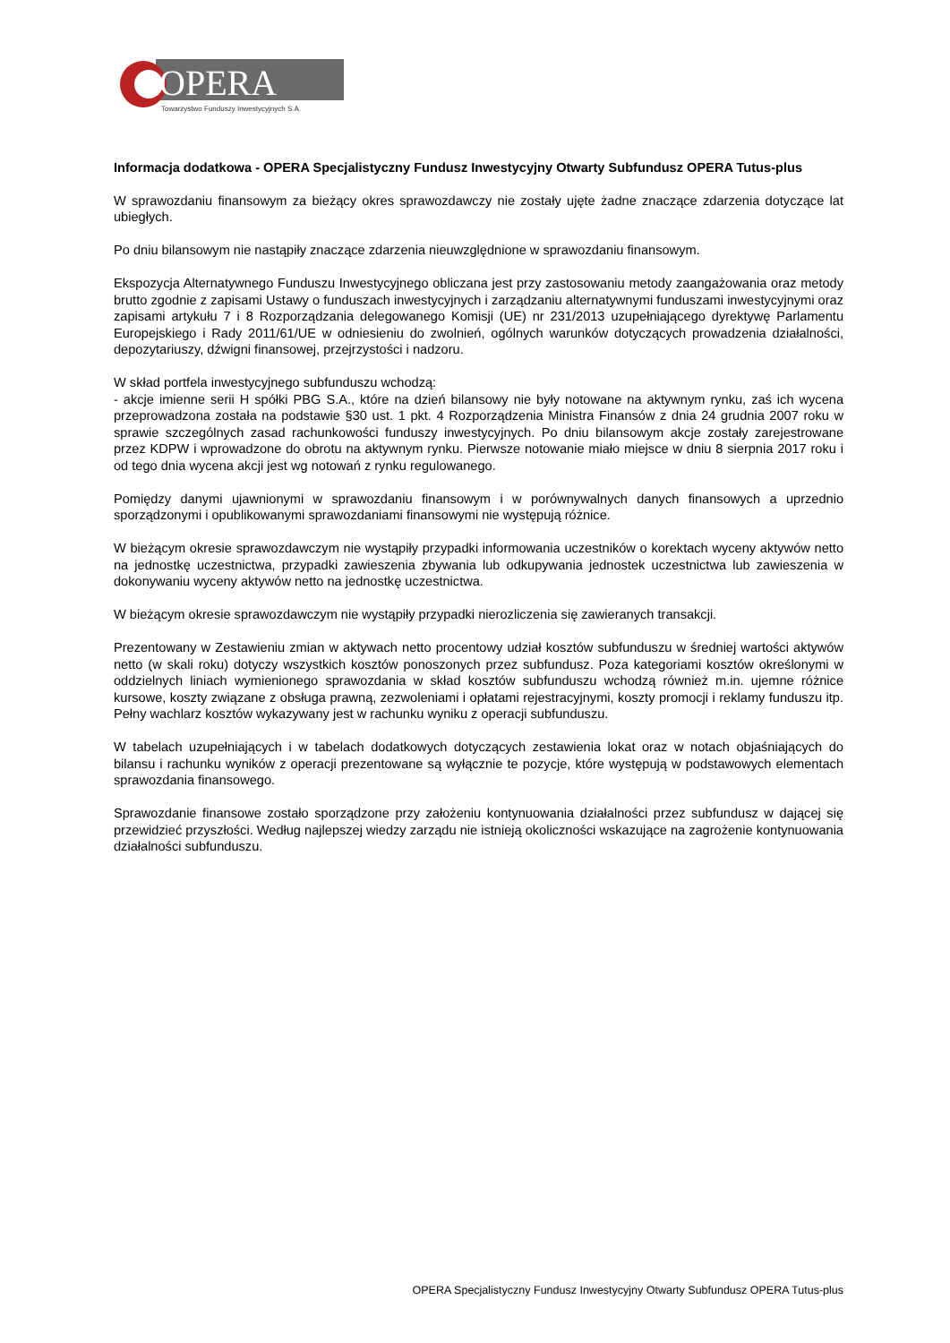OPERA
Towarzystwo Funduszy Inwestycyjnych S.A.
Informacja dodatkowa - OPERA Specjalistyczny Fundusz Inwestycyjny Otwarty Subfundusz OPERA Tutus-plus
W sprawozdaniu finansowym za bieżący okres sprawozdawczy nie zostały ujęte żadne znaczące zdarzenia dotyczące lat ubiegłych.
Po dniu bilansowym nie nastąpiły znaczące zdarzenia nieuwzględnione w sprawozdaniu finansowym.
Ekspozycja Alternatywnego Funduszu Inwestycyjnego obliczana jest przy zastosowaniu metody zaangażowania oraz metody brutto zgodnie z zapisami Ustawy o funduszach inwestycyjnych i zarządzaniu alternatywnymi funduszami inwestycyjnymi oraz zapisami artykułu 7 i 8 Rozporządzania delegowanego Komisji (UE) nr 231/2013 uzupełniającego dyrektywę Parlamentu Europejskiego i Rady 2011/61/UE w odniesieniu do zwolnień, ogólnych warunków dotyczących prowadzenia działalności, depozytariuszy, dźwigni finansowej, przejrzystości i nadzoru.
W skład portfela inwestycyjnego subfunduszu wchodzą:
- akcje imienne serii H spółki PBG S.A., które na dzień bilansowy nie były notowane na aktywnym rynku, zaś ich wycena przeprowadzona została na podstawie §30 ust. 1 pkt. 4 Rozporządzenia Ministra Finansów z dnia 24 grudnia 2007 roku w sprawie szczególnych zasad rachunkowości funduszy inwestycyjnych. Po dniu bilansowym akcje zostały zarejestrowane przez KDPW i wprowadzone do obrotu na aktywnym rynku. Pierwsze notowanie miało miejsce w dniu 8 sierpnia 2017 roku i od tego dnia wycena akcji jest wg notowań z rynku regulowanego.
Pomiędzy danymi ujawnionymi w sprawozdaniu finansowym i w porównywalnych danych finansowych a uprzednio sporządzonymi i opublikowanymi sprawozdaniami finansowymi nie występują różnice.
W bieżącym okresie sprawozdawczym nie wystąpiły przypadki informowania uczestników o korektach wyceny aktywów netto na jednostkę uczestnictwa, przypadki zawieszenia zbywania lub odkupywania jednostek uczestnictwa lub zawieszenia w dokonywaniu wyceny aktywów netto na jednostkę uczestnictwa.
W bieżącym okresie sprawozdawczym nie wystąpiły przypadki nierozliczenia się zawieranych transakcji.
Prezentowany w Zestawieniu zmian w aktywach netto procentowy udział kosztów subfunduszu w średniej wartości aktywów netto (w skali roku) dotyczy wszystkich kosztów ponoszonych przez subfundusz. Poza kategoriami kosztów określonymi w oddzielnych liniach wymienionego sprawozdania w skład kosztów subfunduszu wchodzą również m.in. ujemne różnice kursowe, koszty związane z obsługa prawną, zezwoleniami i opłatami rejestracyjnymi, koszty promocji i reklamy funduszu itp. Pełny wachlarz kosztów wykazywany jest w rachunku wyniku z operacji subfunduszu.
W tabelach uzupełniających i w tabelach dodatkowych dotyczących zestawienia lokat oraz w notach objaśniających do bilansu i rachunku wyników z operacji prezentowane są wyłącznie te pozycje, które występują w podstawowych elementach sprawozdania finansowego.
Sprawozdanie finansowe zostało sporządzone przy założeniu kontynuowania działalności przez subfundusz w dającej się przewidzieć przyszłości. Według najlepszej wiedzy zarządu nie istnieją okoliczności wskazujące na zagrożenie kontynuowania działalności subfunduszu.
OPERA Specjalistyczny Fundusz Inwestycyjny Otwarty Subfundusz OPERA Tutus-plus